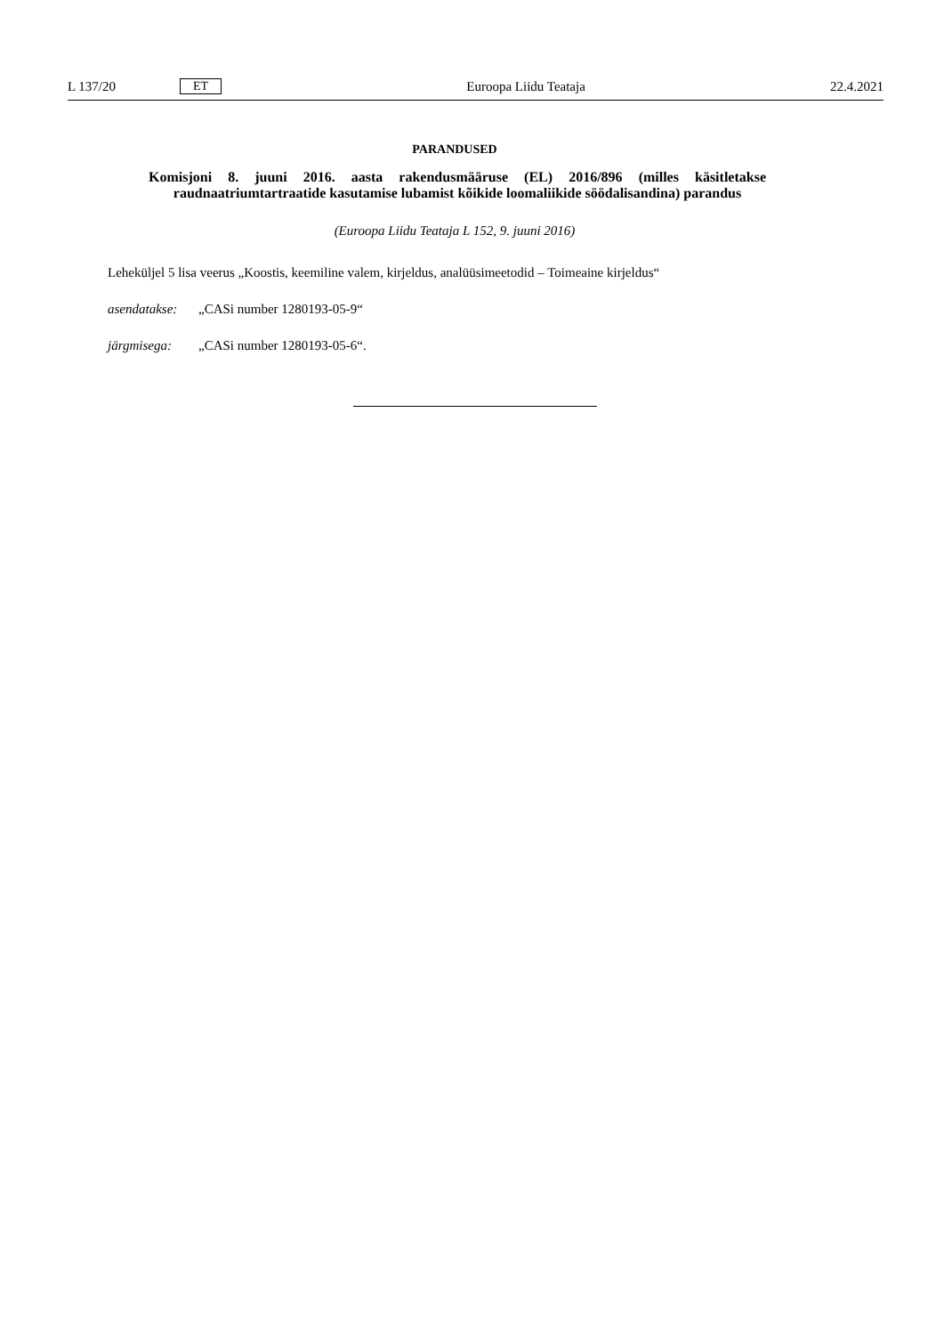L 137/20 ET Euroopa Liidu Teataja 22.4.2021
PARANDUSED
Komisjoni 8. juuni 2016. aasta rakendusmääruse (EL) 2016/896 (milles käsitletakse raudnaatriumtartraatide kasutamise lubamist kõikide loomaliikide söödalisandina) parandus
(Euroopa Liidu Teataja L 152, 9. juuni 2016)
Leheküljel 5 lisa veerus „Koostis, keemiline valem, kirjeldus, analüüsimeetodid – Toimeaine kirjeldus“
asendatakse: „CASi number 1280193-05-9“
järgmisega: „CASi number 1280193-05-6“.